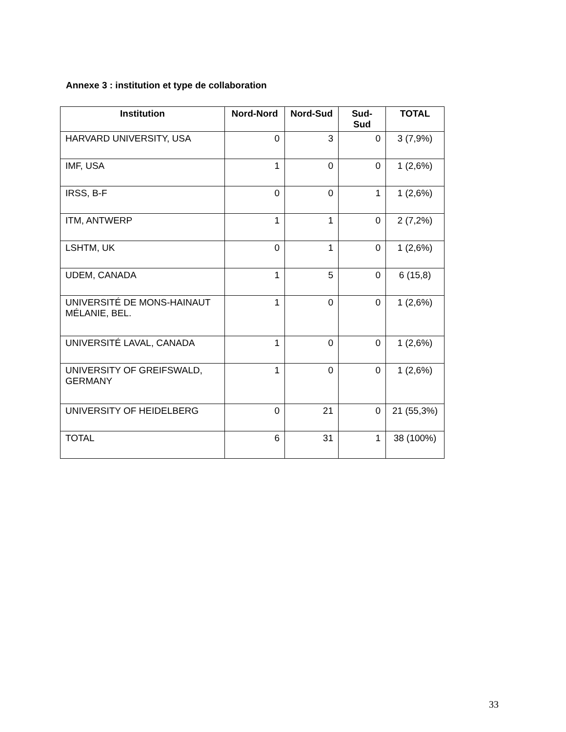Annexe 3 : institution et type de collaboration
| Institution | Nord-Nord | Nord-Sud | Sud-Sud | TOTAL |
| --- | --- | --- | --- | --- |
| HARVARD UNIVERSITY, USA | 0 | 3 | 0 | 3 (7,9%) |
| IMF, USA | 1 | 0 | 0 | 1 (2,6%) |
| IRSS, B-F | 0 | 0 | 1 | 1 (2,6%) |
| ITM, ANTWERP | 1 | 1 | 0 | 2 (7,2%) |
| LSHTM, UK | 0 | 1 | 0 | 1 (2,6%) |
| UDEM, CANADA | 1 | 5 | 0 | 6 (15,8) |
| UNIVERSITÉ DE MONS-HAINAUT MÉLANIE, BEL. | 1 | 0 | 0 | 1 (2,6%) |
| UNIVERSITÉ LAVAL, CANADA | 1 | 0 | 0 | 1 (2,6%) |
| UNIVERSITY OF GREIFSWALD, GERMANY | 1 | 0 | 0 | 1 (2,6%) |
| UNIVERSITY OF HEIDELBERG | 0 | 21 | 0 | 21 (55,3%) |
| TOTAL | 6 | 31 | 1 | 38 (100%) |
33